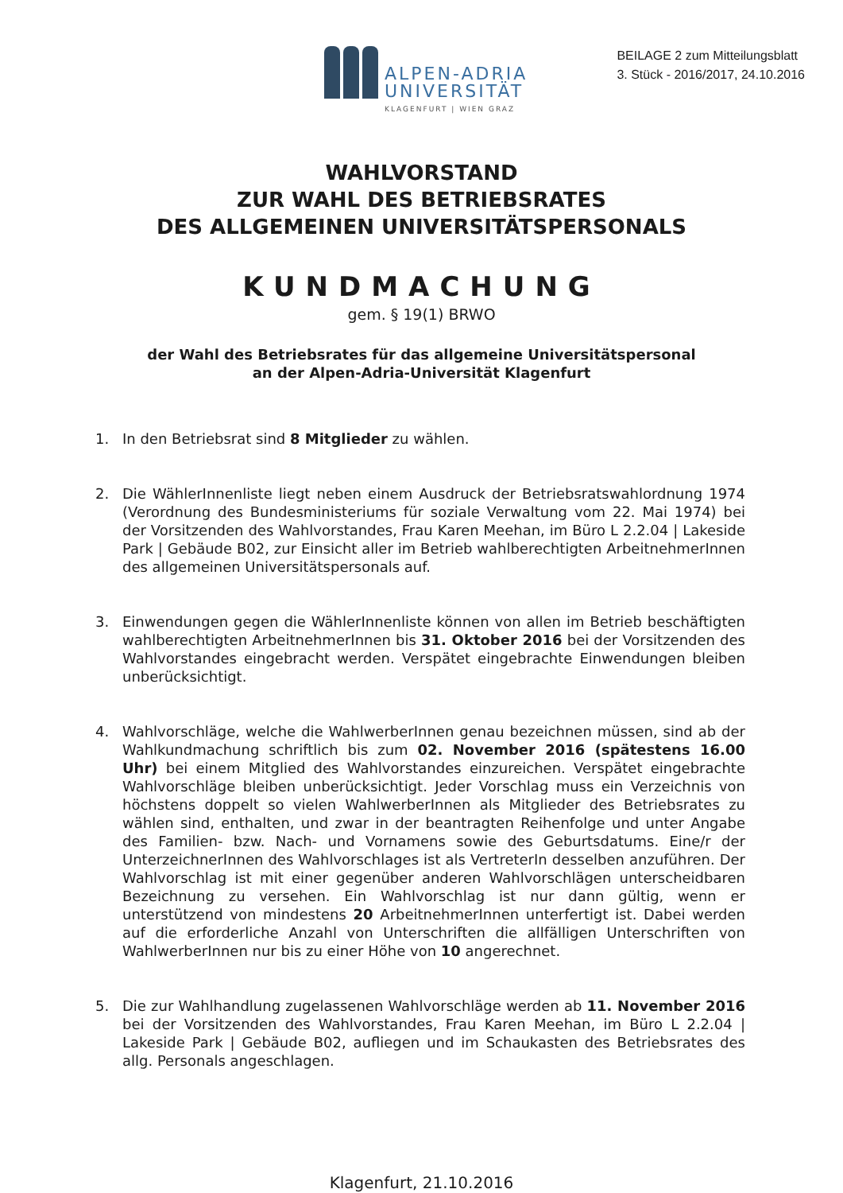ALPEN-ADRIA
UNIVERSITÄT
KLAGENFURT | WIEN GRAZ
BEILAGE 2 zum Mitteilungsblatt
3. Stück - 2016/2017, 24.10.2016
WAHLVORSTAND
ZUR WAHL DES BETRIEBSRATES
DES ALLGEMEINEN UNIVERSITÄTSPERSONALS
KUNDMACHUNG
gem. § 19(1) BRWO
der Wahl des Betriebsrates für das allgemeine Universitätspersonal
an der Alpen-Adria-Universität Klagenfurt
1. In den Betriebsrat sind 8 Mitglieder zu wählen.
2. Die WählerInnenliste liegt neben einem Ausdruck der Betriebsratswahlordnung 1974 (Verordnung des Bundesministeriums für soziale Verwaltung vom 22. Mai 1974) bei der Vorsitzenden des Wahlvorstandes, Frau Karen Meehan, im Büro L 2.2.04 | Lakeside Park | Gebäude B02, zur Einsicht aller im Betrieb wahlberechtigten ArbeitnehmerInnen des allgemeinen Universitätspersonals auf.
3. Einwendungen gegen die WählerInnenliste können von allen im Betrieb beschäftigten wahlberechtigten ArbeitnehmerInnen bis 31. Oktober 2016 bei der Vorsitzenden des Wahlvorstandes eingebracht werden. Verspätet eingebrachte Einwendungen bleiben unberücksichtigt.
4. Wahlvorschläge, welche die WahlwerberInnen genau bezeichnen müssen, sind ab der Wahlkundmachung schriftlich bis zum 02. November 2016 (spätestens 16.00 Uhr) bei einem Mitglied des Wahlvorstandes einzureichen. Verspätet eingebrachte Wahlvorschläge bleiben unberücksichtigt. Jeder Vorschlag muss ein Verzeichnis von höchstens doppelt so vielen WahlwerberInnen als Mitglieder des Betriebsrates zu wählen sind, enthalten, und zwar in der beantragten Reihenfolge und unter Angabe des Familien- bzw. Nach- und Vornamens sowie des Geburtsdatums. Eine/r der UnterzeichnerInnen des Wahlvorschlages ist als VertreterIn desselben anzuführen. Der Wahlvorschlag ist mit einer gegenüber anderen Wahlvorschlägen unterscheidbaren Bezeichnung zu versehen. Ein Wahlvorschlag ist nur dann gültig, wenn er unterstützend von mindestens 20 ArbeitnehmerInnen unterfertigt ist. Dabei werden auf die erforderliche Anzahl von Unterschriften die allfälligen Unterschriften von WahlwerberInnen nur bis zu einer Höhe von 10 angerechnet.
5. Die zur Wahlhandlung zugelassenen Wahlvorschläge werden ab 11. November 2016 bei der Vorsitzenden des Wahlvorstandes, Frau Karen Meehan, im Büro L 2.2.04 | Lakeside Park | Gebäude B02, aufliegen und im Schaukasten des Betriebsrates des allg. Personals angeschlagen.
Klagenfurt, 21.10.2016